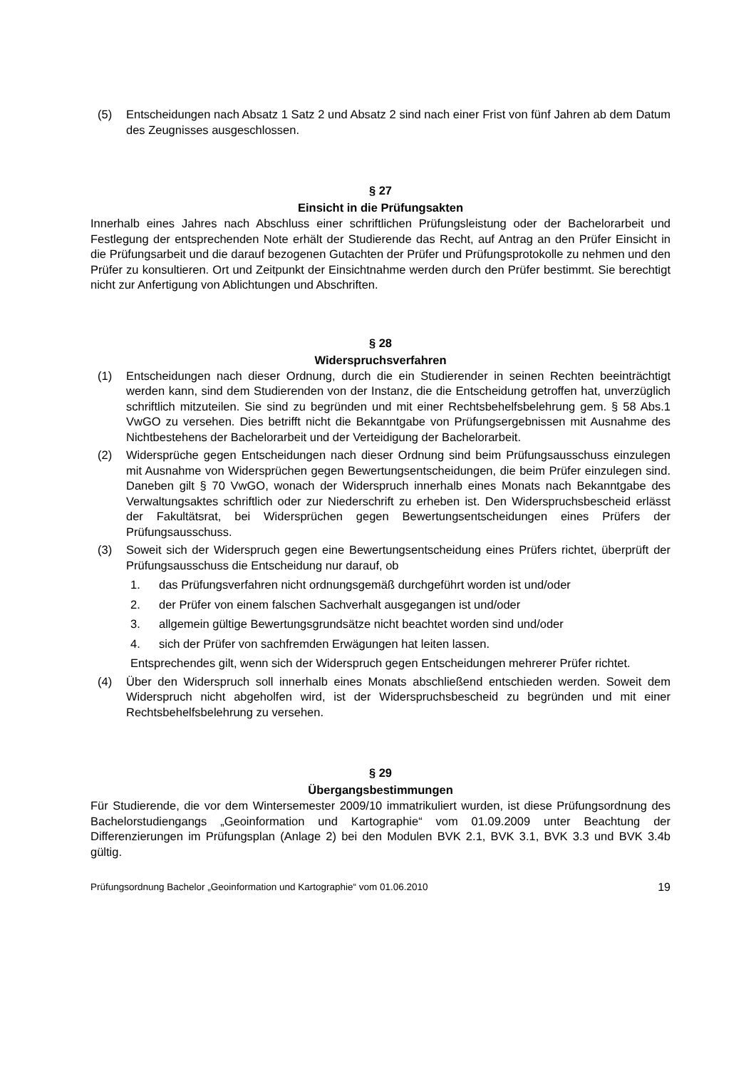(5) Entscheidungen nach Absatz 1 Satz 2 und Absatz 2 sind nach einer Frist von fünf Jahren ab dem Datum des Zeugnisses ausgeschlossen.
§ 27
Einsicht in die Prüfungsakten
Innerhalb eines Jahres nach Abschluss einer schriftlichen Prüfungsleistung oder der Bachelorarbeit und Festlegung der entsprechenden Note erhält der Studierende das Recht, auf Antrag an den Prüfer Einsicht in die Prüfungsarbeit und die darauf bezogenen Gutachten der Prüfer und Prüfungsprotokolle zu nehmen und den Prüfer zu konsultieren. Ort und Zeitpunkt der Einsichtnahme werden durch den Prüfer bestimmt. Sie berechtigt nicht zur Anfertigung von Ablichtungen und Abschriften.
§ 28
Widerspruchsverfahren
(1) Entscheidungen nach dieser Ordnung, durch die ein Studierender in seinen Rechten beeinträchtigt werden kann, sind dem Studierenden von der Instanz, die die Entscheidung getroffen hat, unverzüglich schriftlich mitzuteilen. Sie sind zu begründen und mit einer Rechtsbehelfsbelehrung gem. § 58 Abs.1 VwGO zu versehen. Dies betrifft nicht die Bekanntgabe von Prüfungsergebnissen mit Ausnahme des Nichtbestehens der Bachelorarbeit und der Verteidigung der Bachelorarbeit.
(2) Widersprüche gegen Entscheidungen nach dieser Ordnung sind beim Prüfungsausschuss einzulegen mit Ausnahme von Widersprüchen gegen Bewertungsentscheidungen, die beim Prüfer einzulegen sind. Daneben gilt § 70 VwGO, wonach der Widerspruch innerhalb eines Monats nach Bekanntgabe des Verwaltungsaktes schriftlich oder zur Niederschrift zu erheben ist. Den Widerspruchsbescheid erlässt der Fakultätsrat, bei Widersprüchen gegen Bewertungsentscheidungen eines Prüfers der Prüfungsausschuss.
(3) Soweit sich der Widerspruch gegen eine Bewertungsentscheidung eines Prüfers richtet, überprüft der Prüfungsausschuss die Entscheidung nur darauf, ob
1. das Prüfungsverfahren nicht ordnungsgemäß durchgeführt worden ist und/oder
2. der Prüfer von einem falschen Sachverhalt ausgegangen ist und/oder
3. allgemein gültige Bewertungsgrundsätze nicht beachtet worden sind und/oder
4. sich der Prüfer von sachfremden Erwägungen hat leiten lassen.
Entsprechendes gilt, wenn sich der Widerspruch gegen Entscheidungen mehrerer Prüfer richtet.
(4) Über den Widerspruch soll innerhalb eines Monats abschließend entschieden werden. Soweit dem Widerspruch nicht abgeholfen wird, ist der Widerspruchsbescheid zu begründen und mit einer Rechtsbehelfsbelehrung zu versehen.
§ 29
Übergangsbestimmungen
Für Studierende, die vor dem Wintersemester 2009/10 immatrikuliert wurden, ist diese Prüfungsordnung des Bachelorstudiengangs „Geoinformation und Kartographie“ vom 01.09.2009 unter Beachtung der Differenzierungen im Prüfungsplan (Anlage 2) bei den Modulen BVK 2.1, BVK 3.1, BVK 3.3 und BVK 3.4b gültig.
Prüfungsordnung Bachelor „Geoinformation und Kartographie“ vom 01.06.2010 19